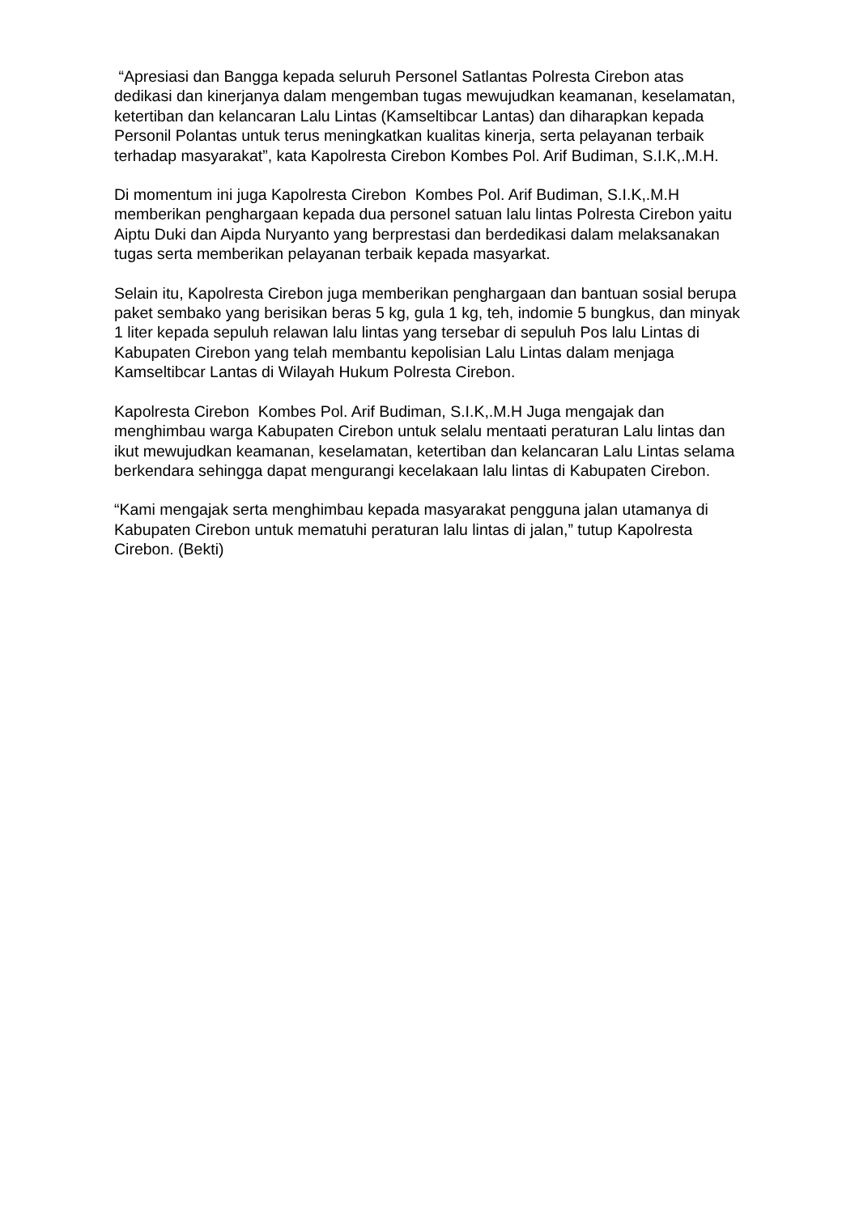“Apresiasi dan Bangga kepada seluruh Personel Satlantas Polresta Cirebon atas dedikasi dan kinerjanya dalam mengemban tugas mewujudkan keamanan, keselamatan, ketertiban dan kelancaran Lalu Lintas (Kamseltibcar Lantas) dan diharapkan kepada Personil Polantas untuk terus meningkatkan kualitas kinerja, serta pelayanan terbaik terhadap masyarakat”, kata Kapolresta Cirebon Kombes Pol. Arif Budiman, S.I.K,.M.H.
Di momentum ini juga Kapolresta Cirebon Kombes Pol. Arif Budiman, S.I.K,.M.H memberikan penghargaan kepada dua personel satuan lalu lintas Polresta Cirebon yaitu Aiptu Duki dan Aipda Nuryanto yang berprestasi dan berdedikasi dalam melaksanakan tugas serta memberikan pelayanan terbaik kepada masyarkat.
Selain itu, Kapolresta Cirebon juga memberikan penghargaan dan bantuan sosial berupa paket sembako yang berisikan beras 5 kg, gula 1 kg, teh, indomie 5 bungkus, dan minyak 1 liter kepada sepuluh relawan lalu lintas yang tersebar di sepuluh Pos lalu Lintas di Kabupaten Cirebon yang telah membantu kepolisian Lalu Lintas dalam menjaga Kamseltibcar Lantas di Wilayah Hukum Polresta Cirebon.
Kapolresta Cirebon Kombes Pol. Arif Budiman, S.I.K,.M.H Juga mengajak dan menghimbau warga Kabupaten Cirebon untuk selalu mentaati peraturan Lalu lintas dan ikut mewujudkan keamanan, keselamatan, ketertiban dan kelancaran Lalu Lintas selama berkendara sehingga dapat mengurangi kecelakaan lalu lintas di Kabupaten Cirebon.
“Kami mengajak serta menghimbau kepada masyarakat pengguna jalan utamanya di Kabupaten Cirebon untuk mematuhi peraturan lalu lintas di jalan,” tutup Kapolresta Cirebon. (Bekti)